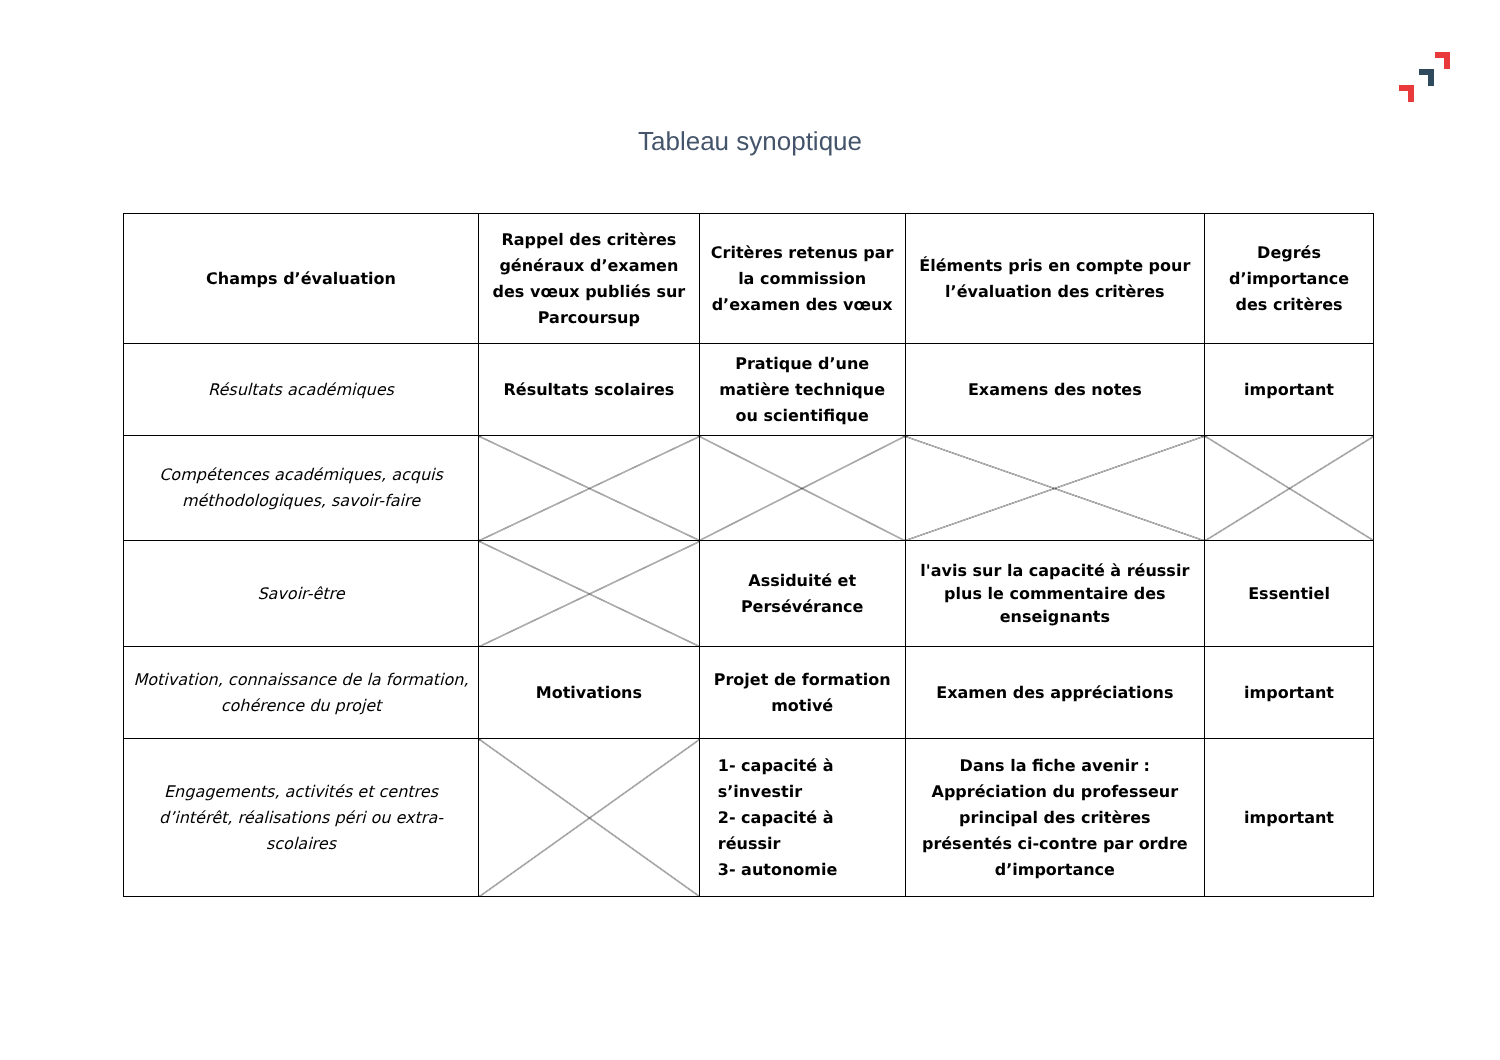Tableau synoptique
| Champs d’évaluation | Rappel des critères généraux d’examen des vœux publiés sur Parcoursup | Critères retenus par la commission d’examen des vœux | Éléments pris en compte pour l’évaluation des critères | Degrés d’importance des critères |
| Résultats académiques | Résultats scolaires | Pratique d’une matière technique ou scientifique | Examens des notes | important |
| Compétences académiques, acquis méthodologiques, savoir-faire | | | | |
| Savoir-être | | Assiduité et Persévérance | l'avis sur la capacité à réussir plus le commentaire des enseignants | Essentiel |
| Motivation, connaissance de la formation, cohérence du projet | Motivations | Projet de formation motivé | Examen des appréciations | important |
| Engagements, activités et centres d’intérêt, réalisations péri ou extra-scolaires | | 1- capacité à s’investir 2- capacité à réussir 3- autonomie | Dans la fiche avenir : Appréciation du professeur principal des critères présentés ci-contre par ordre d’importance | important |